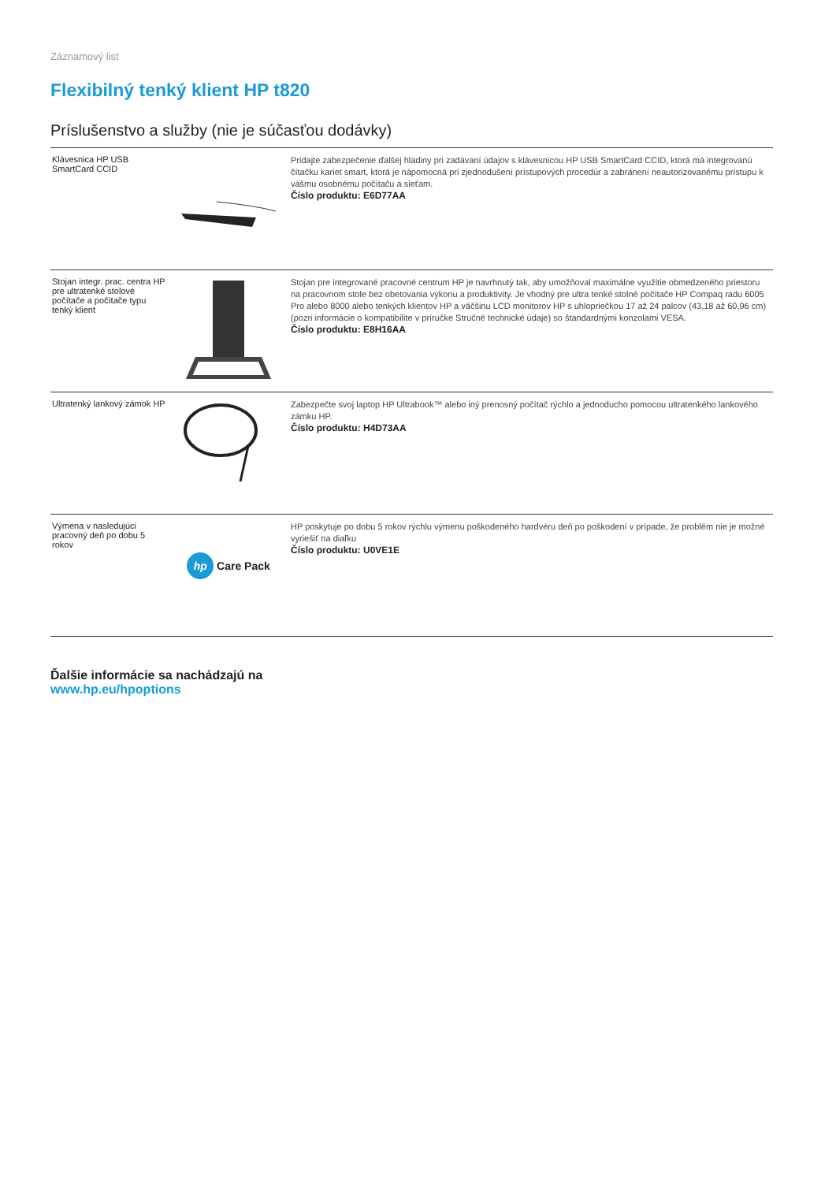Záznamový list
Flexibilný tenký klient HP t820
Príslušenstvo a služby (nie je súčasťou dodávky)
| Klávesnica HP USB SmartCard CCID | | Pridajte zabezpečenie ďalšej hladiny pri zadávaní údajov s klávesnicou HP USB SmartCard CCID, ktorá má integrovanú čítačku kariet smart, ktorá je nápomocná pri zjednodušení prístupových procedúr a zabránení neautorizovanému prístupu k vášmu osobnému počítaču a sieťam. Číslo produktu: E6D77AA |
| Stojan integr. prac. centra HP pre ultratenké stolové počítače a počítače typu tenký klient | | Stojan pre integrované pracovné centrum HP je navrhnutý tak, aby umožňoval maximálne využitie obmedzeného priestoru na pracovnom stole bez obetovania výkonu a produktivity. Je vhodný pre ultra tenké stolné počítače HP Compaq radu 6005 Pro alebo 8000 alebo tenkých klientov HP a väčšinu LCD monitorov HP s uhlopriečkou 17 až 24 palcov (43,18 až 60,96 cm) (pozri informácie o kompatibilite v príručke Stručné technické údaje) so štandardnými konzolami VESA. Číslo produktu: E8H16AA |
| Ultratenký lankový zámok HP | | Zabezpečte svoj laptop HP Ultrabook™ alebo iný prenosný počítač rýchlo a jednoducho pomocou ultratenkého lankového zámku HP. Číslo produktu: H4D73AA |
| Výmena v nasledujúci pracovný deň po dobu 5 rokov | hp Care Pack | HP poskytuje po dobu 5 rokov rýchlu výmenu poškodeného hardvéru deň po poškodení v prípade, že problém nie je možné vyriešiť na diaľku Číslo produktu: U0VE1E |
Ďalšie informácie sa nachádzajú na
www.hp.eu/hpoptions